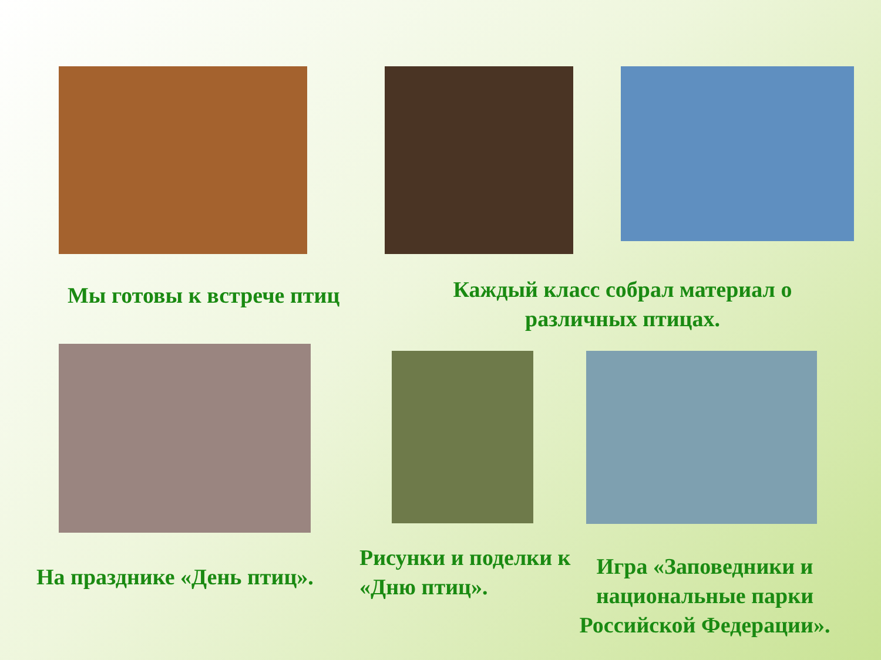Мы готовы к встрече птиц
Каждый класс собрал материал о различных птицах.
На празднике «День птиц».
Рисунки и поделки к «Дню птиц».
Игра «Заповедники и национальные парки Российской Федерации».